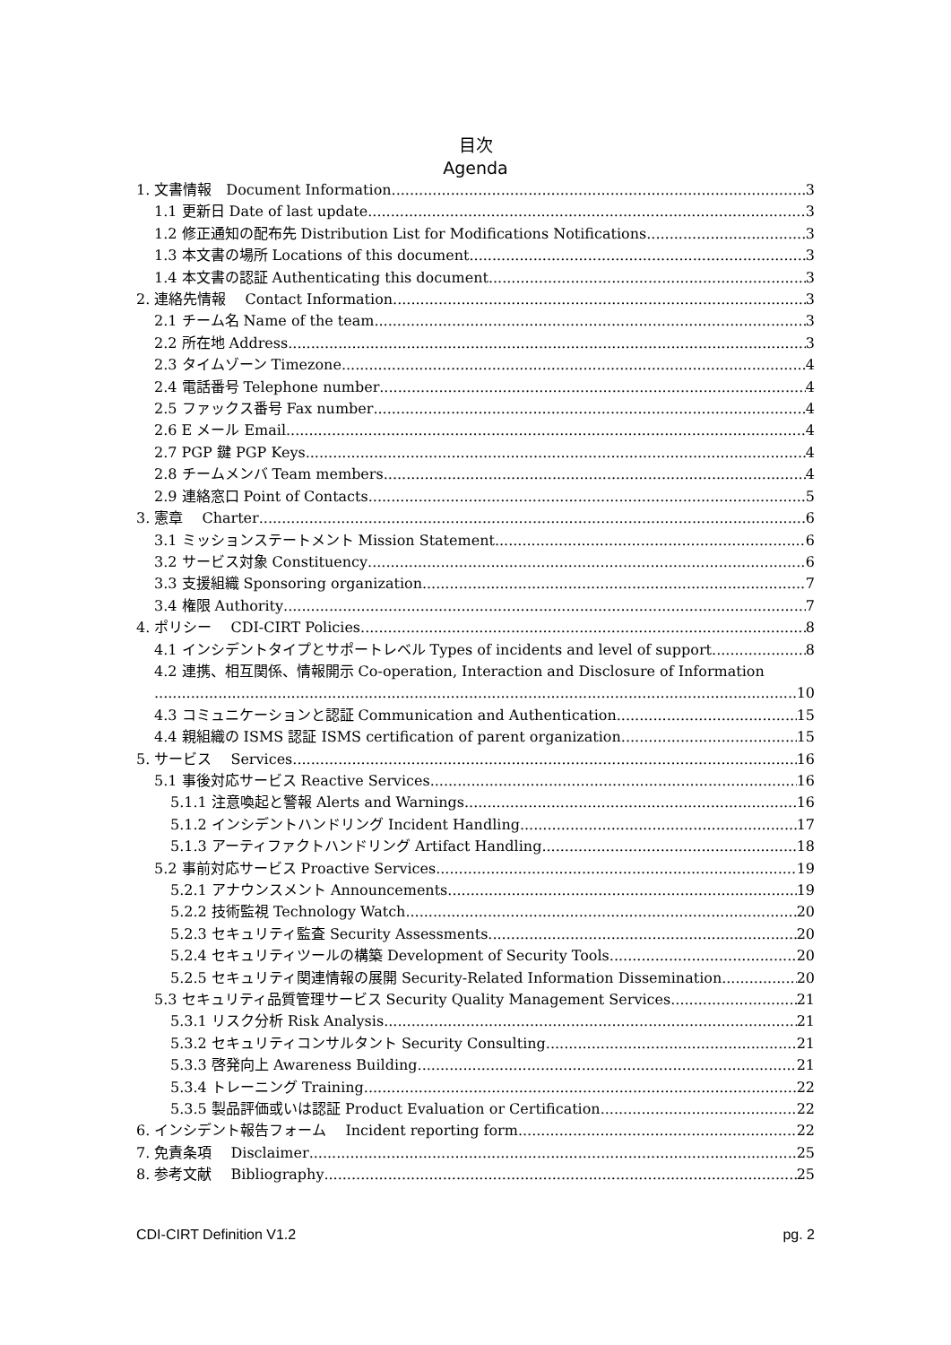目次
Agenda
1. 文書情報　Document Information 3
1.1 更新日 Date of last update 3
1.2 修正通知の配布先 Distribution List for Modifications Notifications 3
1.3 本文書の場所 Locations of this document 3
1.4 本文書の認証 Authenticating this document 3
2. 連絡先情報　 Contact Information 3
2.1 チーム名 Name of the team 3
2.2 所在地 Address 3
2.3 タイムゾーン Timezone 4
2.4 電話番号 Telephone number 4
2.5 ファックス番号 Fax number 4
2.6 E メール Email 4
2.7 PGP 鍵 PGP Keys 4
2.8 チームメンバ Team members 4
2.9 連絡窓口 Point of Contacts 5
3. 憲章　 Charter 6
3.1 ミッションステートメント Mission Statement 6
3.2 サービス対象 Constituency 6
3.3 支援組織 Sponsoring organization 7
3.4 権限 Authority 7
4. ポリシー　 CDI-CIRT Policies 8
4.1 インシデントタイプとサポートレベル Types of incidents and level of support 8
4.2 連携、相互関係、情報開示 Co-operation, Interaction and Disclosure of Information
10
4.3 コミュニケーションと認証 Communication and Authentication 15
4.4 親組織の ISMS 認証 ISMS certification of parent organization 15
5. サービス　 Services 16
5.1 事後対応サービス Reactive Services 16
5.1.1 注意喚起と警報 Alerts and Warnings 16
5.1.2 インシデントハンドリング Incident Handling 17
5.1.3 アーティファクトハンドリング Artifact Handling 18
5.2 事前対応サービス Proactive Services 19
5.2.1 アナウンスメント Announcements 19
5.2.2 技術監視 Technology Watch 20
5.2.3 セキュリティ監査 Security Assessments 20
5.2.4 セキュリティツールの構築 Development of Security Tools 20
5.2.5 セキュリティ関連情報の展開 Security-Related Information Dissemination 20
5.3 セキュリティ品質管理サービス Security Quality Management Services 21
5.3.1 リスク分析 Risk Analysis 21
5.3.2 セキュリティコンサルタント Security Consulting 21
5.3.3 啓発向上 Awareness Building 21
5.3.4 トレーニング Training 22
5.3.5 製品評価或いは認証 Product Evaluation or Certification 22
6. インシデント報告フォーム　 Incident reporting form 22
7. 免責条項　 Disclaimer 25
8. 参考文献　 Bibliography 25
CDI-CIRT Definition V1.2 pg. 2